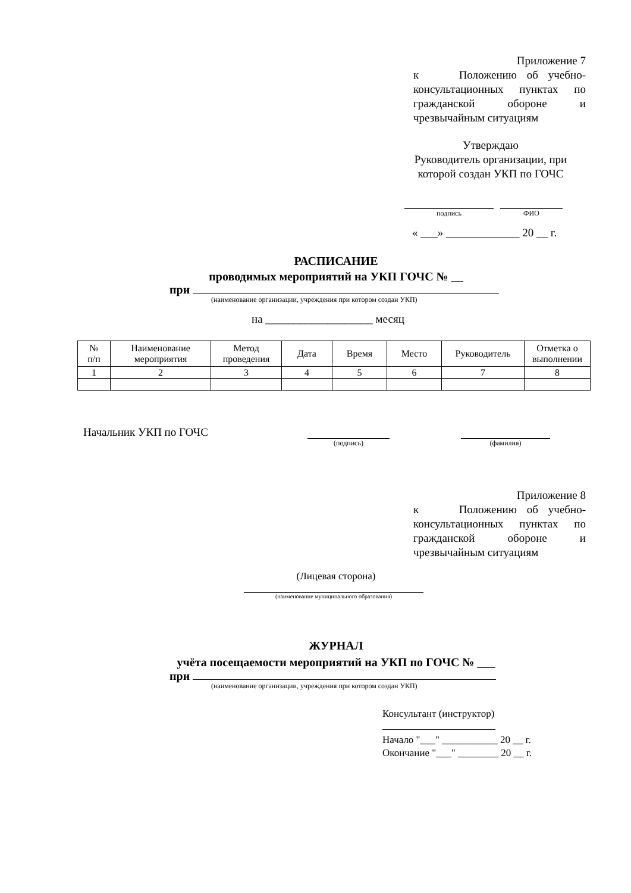Приложение 7
к Положению об учебно-консультационных пунктах по гражданской обороне и чрезвычайным ситуациям
Утверждаю
Руководитель организации, при которой создан УКП по ГОЧС
подпись ФИО
« ___» _____________ 20 __ г.
РАСПИСАНИЕ
проводимых мероприятий на УКП ГОЧС № __
при
(наименование организации, учреждения при котором создан УКП)
на ___________________ месяц
| № п/п | Наименование мероприятия | Метод проведения | Дата | Время | Место | Руководитель | Отметка о выполнении |
| --- | --- | --- | --- | --- | --- | --- | --- |
| 1 | 2 | 3 | 4 | 5 | 6 | 7 | 8 |
Начальник УКП по ГОЧС
(подпись) (фамилия)
Приложение 8
к Положению об учебно-консультационных пунктах по гражданской обороне и чрезвычайным ситуациям
(Лицевая сторона)
(наименование муниципального образования)
ЖУРНАЛ
учёта посещаемости мероприятий на УКП по ГОЧС № ___
при
(наименование организации, учреждения при котором создан УКП)
Консультант (инструктор)
Начало "___" ___________ 20 __ г.
Окончание "___" ________ 20 __ г.